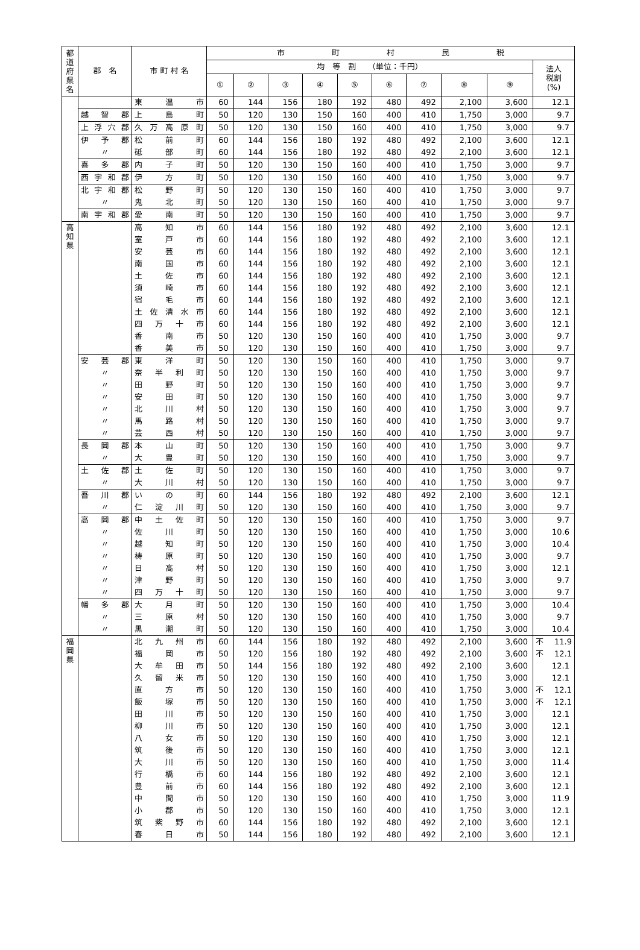| 都 道 府 県 名 | 郡 名 | 市 町 村 名 | 市 町 村 民 税 | | | | | | | | | |
| --- | --- | --- | --- | --- | --- | --- | --- | --- | --- | --- | --- | --- |
| | | | 均 等 割 （単位：千円） | | | | | | | | | 法人 税割 (%) |
| | | | ① | ② | ③ | ④ | ⑤ | ⑥ | ⑦ | ⑧ | ⑨ | |
| | | 東 温 市 | 60 | 144 | 156 | 180 | 192 | 480 | 492 | 2,100 | 3,600 | 12.1 |
| | 越 智 郡 | 上 島 町 | 50 | 120 | 130 | 150 | 160 | 400 | 410 | 1,750 | 3,000 | 9.7 |
| | 上浮穴郡 | 久万高原町 | 50 | 120 | 130 | 150 | 160 | 400 | 410 | 1,750 | 3,000 | 9.7 |
| | 伊 予 郡 | 松 前 町 | 60 | 144 | 156 | 180 | 192 | 480 | 492 | 2,100 | 3,600 | 12.1 |
| | 〃 | 砥 部 町 | 60 | 144 | 156 | 180 | 192 | 480 | 492 | 2,100 | 3,600 | 12.1 |
| | 喜 多 郡 | 内 子 町 | 50 | 120 | 130 | 150 | 160 | 400 | 410 | 1,750 | 3,000 | 9.7 |
| | 西宇和郡 | 伊 方 町 | 50 | 120 | 130 | 150 | 160 | 400 | 410 | 1,750 | 3,000 | 9.7 |
| | 北宇和郡 | 松 野 町 | 50 | 120 | 130 | 150 | 160 | 400 | 410 | 1,750 | 3,000 | 9.7 |
| | 〃 | 鬼 北 町 | 50 | 120 | 130 | 150 | 160 | 400 | 410 | 1,750 | 3,000 | 9.7 |
| | 南宇和郡 | 愛 南 町 | 50 | 120 | 130 | 150 | 160 | 400 | 410 | 1,750 | 3,000 | 9.7 |
| 高 知 県 | | 高 知 市 | 60 | 144 | 156 | 180 | 192 | 480 | 492 | 2,100 | 3,600 | 12.1 |
| | | 室 戸 市 | 60 | 144 | 156 | 180 | 192 | 480 | 492 | 2,100 | 3,600 | 12.1 |
| | | 安 芸 市 | 60 | 144 | 156 | 180 | 192 | 480 | 492 | 2,100 | 3,600 | 12.1 |
| | | 南 国 市 | 60 | 144 | 156 | 180 | 192 | 480 | 492 | 2,100 | 3,600 | 12.1 |
| | | 土 佐 市 | 60 | 144 | 156 | 180 | 192 | 480 | 492 | 2,100 | 3,600 | 12.1 |
| | | 須 崎 市 | 60 | 144 | 156 | 180 | 192 | 480 | 492 | 2,100 | 3,600 | 12.1 |
| | | 宿 毛 市 | 60 | 144 | 156 | 180 | 192 | 480 | 492 | 2,100 | 3,600 | 12.1 |
| | | 土佐清水市 | 60 | 144 | 156 | 180 | 192 | 480 | 492 | 2,100 | 3,600 | 12.1 |
| | | 四 万 十 市 | 60 | 144 | 156 | 180 | 192 | 480 | 492 | 2,100 | 3,600 | 12.1 |
| | | 香 南 市 | 50 | 120 | 130 | 150 | 160 | 400 | 410 | 1,750 | 3,000 | 9.7 |
| | | 香 美 市 | 50 | 120 | 130 | 150 | 160 | 400 | 410 | 1,750 | 3,000 | 9.7 |
| | 安 芸 郡 | 東 洋 町 | 50 | 120 | 130 | 150 | 160 | 400 | 410 | 1,750 | 3,000 | 9.7 |
| | 〃 | 奈 半 利 町 | 50 | 120 | 130 | 150 | 160 | 400 | 410 | 1,750 | 3,000 | 9.7 |
| | 〃 | 田 野 町 | 50 | 120 | 130 | 150 | 160 | 400 | 410 | 1,750 | 3,000 | 9.7 |
| | 〃 | 安 田 町 | 50 | 120 | 130 | 150 | 160 | 400 | 410 | 1,750 | 3,000 | 9.7 |
| | 〃 | 北 川 村 | 50 | 120 | 130 | 150 | 160 | 400 | 410 | 1,750 | 3,000 | 9.7 |
| | 〃 | 馬 路 村 | 50 | 120 | 130 | 150 | 160 | 400 | 410 | 1,750 | 3,000 | 9.7 |
| | 〃 | 芸 西 村 | 50 | 120 | 130 | 150 | 160 | 400 | 410 | 1,750 | 3,000 | 9.7 |
| | 長 岡 郡 | 本 山 町 | 50 | 120 | 130 | 150 | 160 | 400 | 410 | 1,750 | 3,000 | 9.7 |
| | 〃 | 大 豊 町 | 50 | 120 | 130 | 150 | 160 | 400 | 410 | 1,750 | 3,000 | 9.7 |
| | 土 佐 郡 | 土 佐 町 | 50 | 120 | 130 | 150 | 160 | 400 | 410 | 1,750 | 3,000 | 9.7 |
| | 〃 | 大 川 村 | 50 | 120 | 130 | 150 | 160 | 400 | 410 | 1,750 | 3,000 | 9.7 |
| | 吾 川 郡 | い の 町 | 60 | 144 | 156 | 180 | 192 | 480 | 492 | 2,100 | 3,600 | 12.1 |
| | 〃 | 仁 淀 川 町 | 50 | 120 | 130 | 150 | 160 | 400 | 410 | 1,750 | 3,000 | 9.7 |
| | 高 岡 郡 | 中 土 佐 町 | 50 | 120 | 130 | 150 | 160 | 400 | 410 | 1,750 | 3,000 | 9.7 |
| | 〃 | 佐 川 町 | 50 | 120 | 130 | 150 | 160 | 400 | 410 | 1,750 | 3,000 | 10.6 |
| | 〃 | 越 知 町 | 50 | 120 | 130 | 150 | 160 | 400 | 410 | 1,750 | 3,000 | 10.4 |
| | 〃 | 梼 原 町 | 50 | 120 | 130 | 150 | 160 | 400 | 410 | 1,750 | 3,000 | 9.7 |
| | 〃 | 日 高 村 | 50 | 120 | 130 | 150 | 160 | 400 | 410 | 1,750 | 3,000 | 12.1 |
| | 〃 | 津 野 町 | 50 | 120 | 130 | 150 | 160 | 400 | 410 | 1,750 | 3,000 | 9.7 |
| | 〃 | 四 万 十 町 | 50 | 120 | 130 | 150 | 160 | 400 | 410 | 1,750 | 3,000 | 9.7 |
| | 幡 多 郡 | 大 月 町 | 50 | 120 | 130 | 150 | 160 | 400 | 410 | 1,750 | 3,000 | 10.4 |
| | 〃 | 三 原 村 | 50 | 120 | 130 | 150 | 160 | 400 | 410 | 1,750 | 3,000 | 9.7 |
| | 〃 | 黒 潮 町 | 50 | 120 | 130 | 150 | 160 | 400 | 410 | 1,750 | 3,000 | 10.4 |
| 福 岡 県 | | 北 九 州 市 | 60 | 144 | 156 | 180 | 192 | 480 | 492 | 2,100 | 3,600 | 不 11.9 |
| | | 福 岡 市 | 50 | 120 | 156 | 180 | 192 | 480 | 492 | 2,100 | 3,600 | 不 12.1 |
| | | 大 牟 田 市 | 50 | 144 | 156 | 180 | 192 | 480 | 492 | 2,100 | 3,600 | 12.1 |
| | | 久 留 米 市 | 50 | 120 | 130 | 150 | 160 | 400 | 410 | 1,750 | 3,000 | 12.1 |
| | | 直 方 市 | 50 | 120 | 130 | 150 | 160 | 400 | 410 | 1,750 | 3,000 | 不 12.1 |
| | | 飯 塚 市 | 50 | 120 | 130 | 150 | 160 | 400 | 410 | 1,750 | 3,000 | 不 12.1 |
| | | 田 川 市 | 50 | 120 | 130 | 150 | 160 | 400 | 410 | 1,750 | 3,000 | 12.1 |
| | | 柳 川 市 | 50 | 120 | 130 | 150 | 160 | 400 | 410 | 1,750 | 3,000 | 12.1 |
| | | 八 女 市 | 50 | 120 | 130 | 150 | 160 | 400 | 410 | 1,750 | 3,000 | 12.1 |
| | | 筑 後 市 | 50 | 120 | 130 | 150 | 160 | 400 | 410 | 1,750 | 3,000 | 12.1 |
| | | 大 川 市 | 50 | 120 | 130 | 150 | 160 | 400 | 410 | 1,750 | 3,000 | 11.4 |
| | | 行 橋 市 | 60 | 144 | 156 | 180 | 192 | 480 | 492 | 2,100 | 3,600 | 12.1 |
| | | 豊 前 市 | 60 | 144 | 156 | 180 | 192 | 480 | 492 | 2,100 | 3,600 | 12.1 |
| | | 中 間 市 | 50 | 120 | 130 | 150 | 160 | 400 | 410 | 1,750 | 3,000 | 11.9 |
| | | 小 郡 市 | 50 | 120 | 130 | 150 | 160 | 400 | 410 | 1,750 | 3,000 | 12.1 |
| | | 筑 紫 野 市 | 60 | 144 | 156 | 180 | 192 | 480 | 492 | 2,100 | 3,600 | 12.1 |
| | | 春 日 市 | 50 | 144 | 156 | 180 | 192 | 480 | 492 | 2,100 | 3,600 | 12.1 |